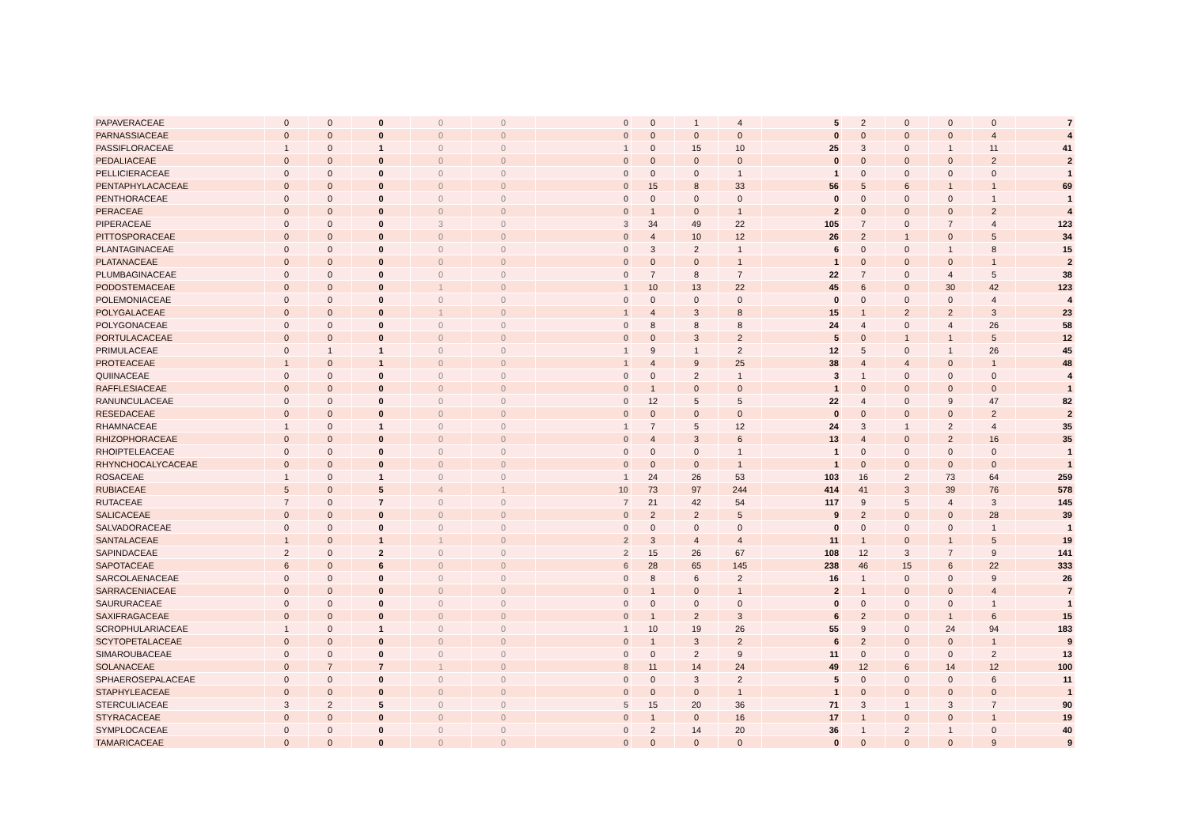| PAPAVERACEAE | 0 | 0 | 0 | 0 | 0 | 0 | 0 | 1 | 4 | 5 | 2 | 0 | 0 | 0 | 7 |
| PARNASSIACEAE | 0 | 0 | 0 | 0 | 0 | 0 | 0 | 0 | 0 | 0 | 0 | 0 | 0 | 4 | 4 |
| PASSIFLORACEAE | 1 | 0 | 1 | 0 | 0 | 1 | 0 | 15 | 10 | 25 | 3 | 0 | 1 | 11 | 41 |
| PEDALIACEAE | 0 | 0 | 0 | 0 | 0 | 0 | 0 | 0 | 0 | 0 | 0 | 0 | 0 | 2 | 2 |
| PELLICIERACEAE | 0 | 0 | 0 | 0 | 0 | 0 | 0 | 0 | 1 | 1 | 0 | 0 | 0 | 0 | 1 |
| PENTAPHYLACACEAE | 0 | 0 | 0 | 0 | 0 | 0 | 15 | 8 | 33 | 56 | 5 | 6 | 1 | 1 | 69 |
| PENTHORACEAE | 0 | 0 | 0 | 0 | 0 | 0 | 0 | 0 | 0 | 0 | 0 | 0 | 0 | 1 | 1 |
| PERACEAE | 0 | 0 | 0 | 0 | 0 | 0 | 1 | 0 | 1 | 2 | 0 | 0 | 0 | 2 | 4 |
| PIPERACEAE | 0 | 0 | 0 | 3 | 0 | 3 | 34 | 49 | 22 | 105 | 7 | 0 | 7 | 4 | 123 |
| PITTOSPORACEAE | 0 | 0 | 0 | 0 | 0 | 0 | 4 | 10 | 12 | 26 | 2 | 1 | 0 | 5 | 34 |
| PLANTAGINACEAE | 0 | 0 | 0 | 0 | 0 | 0 | 3 | 2 | 1 | 6 | 0 | 0 | 1 | 8 | 15 |
| PLATANACEAE | 0 | 0 | 0 | 0 | 0 | 0 | 0 | 0 | 1 | 1 | 0 | 0 | 0 | 1 | 2 |
| PLUMBAGINACEAE | 0 | 0 | 0 | 0 | 0 | 0 | 7 | 8 | 7 | 22 | 7 | 0 | 4 | 5 | 38 |
| PODOSTEMACEAE | 0 | 0 | 0 | 1 | 0 | 1 | 10 | 13 | 22 | 45 | 6 | 0 | 30 | 42 | 123 |
| POLEMONIACEAE | 0 | 0 | 0 | 0 | 0 | 0 | 0 | 0 | 0 | 0 | 0 | 0 | 0 | 4 | 4 |
| POLYGALACEAE | 0 | 0 | 0 | 1 | 0 | 1 | 4 | 3 | 8 | 15 | 1 | 2 | 2 | 3 | 23 |
| POLYGONACEAE | 0 | 0 | 0 | 0 | 0 | 0 | 8 | 8 | 8 | 24 | 4 | 0 | 4 | 26 | 58 |
| PORTULACACEAE | 0 | 0 | 0 | 0 | 0 | 0 | 0 | 3 | 2 | 5 | 0 | 1 | 1 | 5 | 12 |
| PRIMULACEAE | 0 | 1 | 1 | 0 | 0 | 1 | 9 | 1 | 2 | 12 | 5 | 0 | 1 | 26 | 45 |
| PROTEACEAE | 1 | 0 | 1 | 0 | 0 | 1 | 4 | 9 | 25 | 38 | 4 | 4 | 0 | 1 | 48 |
| QUIINACEAE | 0 | 0 | 0 | 0 | 0 | 0 | 0 | 2 | 1 | 3 | 1 | 0 | 0 | 0 | 4 |
| RAFFLESIACEAE | 0 | 0 | 0 | 0 | 0 | 0 | 1 | 0 | 0 | 1 | 0 | 0 | 0 | 0 | 1 |
| RANUNCULACEAE | 0 | 0 | 0 | 0 | 0 | 0 | 12 | 5 | 5 | 22 | 4 | 0 | 9 | 47 | 82 |
| RESEDACEAE | 0 | 0 | 0 | 0 | 0 | 0 | 0 | 0 | 0 | 0 | 0 | 0 | 0 | 2 | 2 |
| RHAMNACEAE | 1 | 0 | 1 | 0 | 0 | 1 | 7 | 5 | 12 | 24 | 3 | 1 | 2 | 4 | 35 |
| RHIZOPHORACEAE | 0 | 0 | 0 | 0 | 0 | 0 | 4 | 3 | 6 | 13 | 4 | 0 | 2 | 16 | 35 |
| RHOIPTELEACEAE | 0 | 0 | 0 | 0 | 0 | 0 | 0 | 0 | 1 | 1 | 0 | 0 | 0 | 0 | 1 |
| RHYNCHOCALYCACEAE | 0 | 0 | 0 | 0 | 0 | 0 | 0 | 0 | 1 | 1 | 0 | 0 | 0 | 0 | 1 |
| ROSACEAE | 1 | 0 | 1 | 0 | 0 | 1 | 24 | 26 | 53 | 103 | 16 | 2 | 73 | 64 | 259 |
| RUBIACEAE | 5 | 0 | 5 | 4 | 1 | 10 | 73 | 97 | 244 | 414 | 41 | 3 | 39 | 76 | 578 |
| RUTACEAE | 7 | 0 | 7 | 0 | 0 | 7 | 21 | 42 | 54 | 117 | 9 | 5 | 4 | 3 | 145 |
| SALICACEAE | 0 | 0 | 0 | 0 | 0 | 0 | 2 | 2 | 5 | 9 | 2 | 0 | 0 | 28 | 39 |
| SALVADORACEAE | 0 | 0 | 0 | 0 | 0 | 0 | 0 | 0 | 0 | 0 | 0 | 0 | 0 | 1 | 1 |
| SANTALACEAE | 1 | 0 | 1 | 1 | 0 | 2 | 3 | 4 | 4 | 11 | 1 | 0 | 1 | 5 | 19 |
| SAPINDACEAE | 2 | 0 | 2 | 0 | 0 | 2 | 15 | 26 | 67 | 108 | 12 | 3 | 7 | 9 | 141 |
| SAPOTACEAE | 6 | 0 | 6 | 0 | 0 | 6 | 28 | 65 | 145 | 238 | 46 | 15 | 6 | 22 | 333 |
| SARCOLAENACEAE | 0 | 0 | 0 | 0 | 0 | 0 | 8 | 6 | 2 | 16 | 1 | 0 | 0 | 9 | 26 |
| SARRACENIACEAE | 0 | 0 | 0 | 0 | 0 | 0 | 1 | 0 | 1 | 2 | 1 | 0 | 0 | 4 | 7 |
| SAURURACEAE | 0 | 0 | 0 | 0 | 0 | 0 | 0 | 0 | 0 | 0 | 0 | 0 | 0 | 1 | 1 |
| SAXIFRAGACEAE | 0 | 0 | 0 | 0 | 0 | 0 | 1 | 2 | 3 | 6 | 2 | 0 | 1 | 6 | 15 |
| SCROPHULARIACEAE | 1 | 0 | 1 | 0 | 0 | 1 | 10 | 19 | 26 | 55 | 9 | 0 | 24 | 94 | 183 |
| SCYTOPETALACEAE | 0 | 0 | 0 | 0 | 0 | 0 | 1 | 3 | 2 | 6 | 2 | 0 | 0 | 1 | 9 |
| SIMAROUBACEAE | 0 | 0 | 0 | 0 | 0 | 0 | 0 | 2 | 9 | 11 | 0 | 0 | 0 | 2 | 13 |
| SOLANACEAE | 0 | 7 | 7 | 1 | 0 | 8 | 11 | 14 | 24 | 49 | 12 | 6 | 14 | 12 | 100 |
| SPHAEROSEPALACEAE | 0 | 0 | 0 | 0 | 0 | 0 | 0 | 3 | 2 | 5 | 0 | 0 | 0 | 6 | 11 |
| STAPHYLEACEAE | 0 | 0 | 0 | 0 | 0 | 0 | 0 | 0 | 1 | 1 | 0 | 0 | 0 | 0 | 1 |
| STERCULIACEAE | 3 | 2 | 5 | 0 | 0 | 5 | 15 | 20 | 36 | 71 | 3 | 1 | 3 | 7 | 90 |
| STYRACACEAE | 0 | 0 | 0 | 0 | 0 | 0 | 1 | 0 | 16 | 17 | 1 | 0 | 0 | 1 | 19 |
| SYMPLOCACEAE | 0 | 0 | 0 | 0 | 0 | 0 | 2 | 14 | 20 | 36 | 1 | 2 | 1 | 0 | 40 |
| TAMARICACEAE | 0 | 0 | 0 | 0 | 0 | 0 | 0 | 0 | 0 | 0 | 0 | 0 | 0 | 9 | 9 |